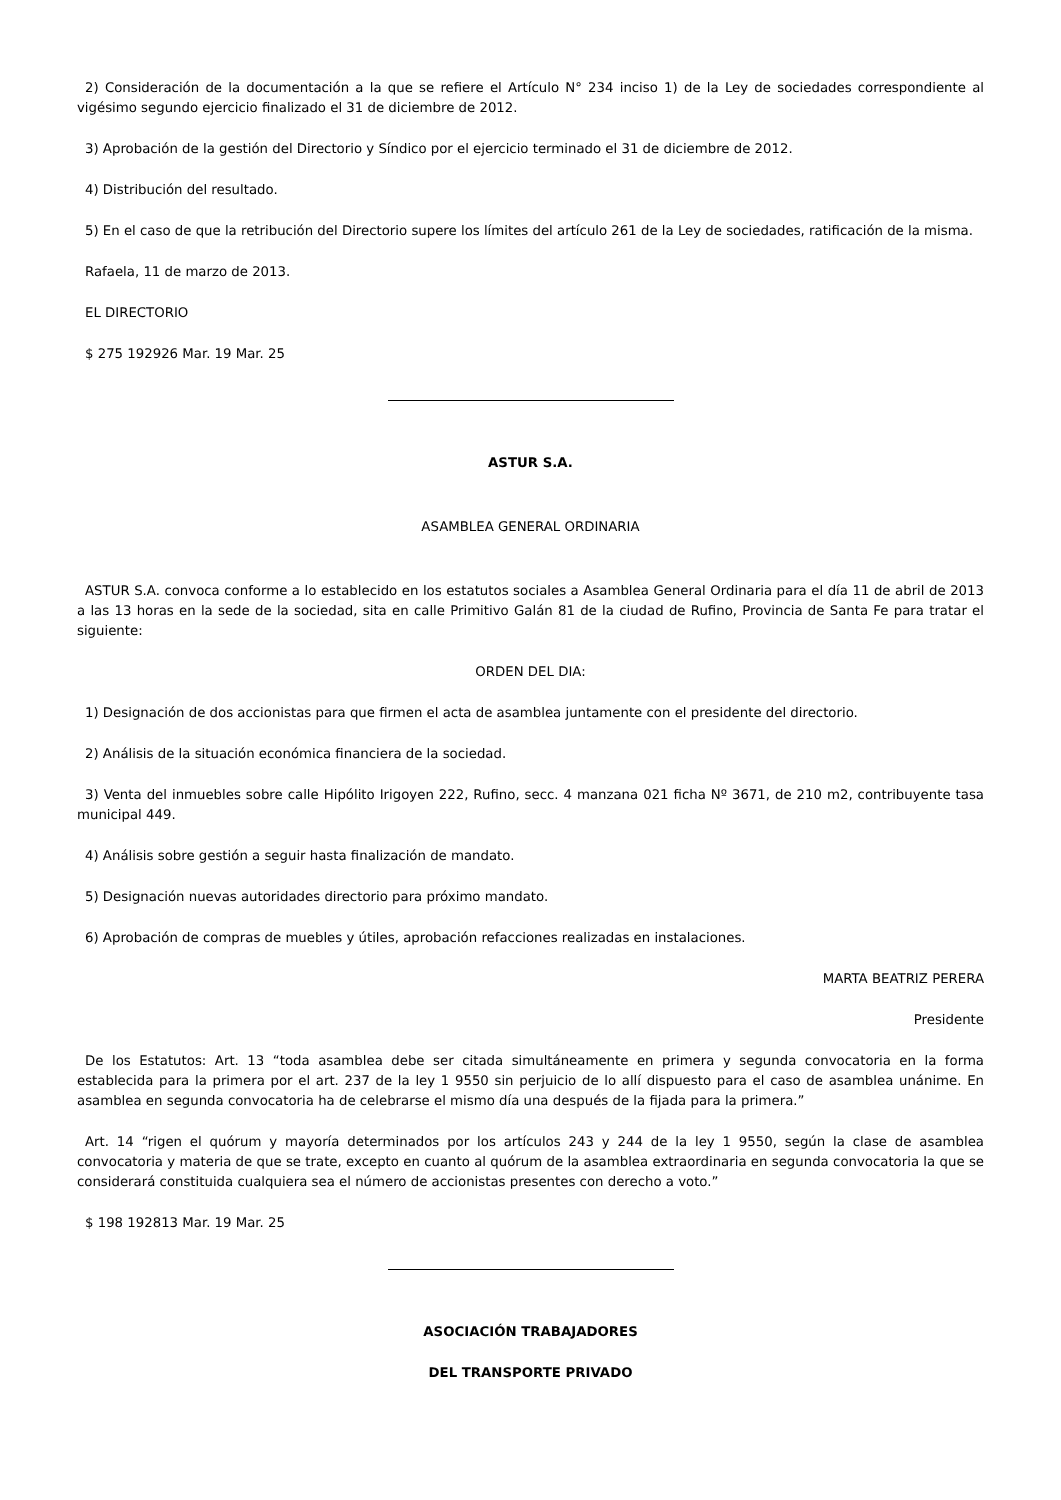2) Consideración de la documentación a la que se refiere el Artículo N° 234 inciso 1) de la Ley de sociedades correspondiente al vigésimo segundo ejercicio finalizado el 31 de diciembre de 2012.
3) Aprobación de la gestión del Directorio y Síndico por el ejercicio terminado el 31 de diciembre de 2012.
4) Distribución del resultado.
5) En el caso de que la retribución del Directorio supere los límites del artículo 261 de la Ley de sociedades, ratificación de la misma.
Rafaela, 11 de marzo de 2013.
EL DIRECTORIO
$ 275 192926 Mar. 19 Mar. 25
ASTUR S.A.
ASAMBLEA GENERAL ORDINARIA
ASTUR S.A. convoca conforme a lo establecido en los estatutos sociales a Asamblea General Ordinaria para el día 11 de abril de 2013 a las 13 horas en la sede de la sociedad, sita en calle Primitivo Galán 81 de la ciudad de Rufino, Provincia de Santa Fe para tratar el siguiente:
ORDEN DEL DIA:
1) Designación de dos accionistas para que firmen el acta de asamblea juntamente con el presidente del directorio.
2) Análisis de la situación económica financiera de la sociedad.
3) Venta del inmuebles sobre calle Hipólito Irigoyen 222, Rufino, secc. 4 manzana 021 ficha Nº 3671, de 210 m2, contribuyente tasa municipal 449.
4) Análisis sobre gestión a seguir hasta finalización de mandato.
5) Designación nuevas autoridades directorio para próximo mandato.
6) Aprobación de compras de muebles y útiles, aprobación refacciones realizadas en instalaciones.
MARTA BEATRIZ PERERA
Presidente
De los Estatutos: Art. 13 “toda asamblea debe ser citada simultáneamente en primera y segunda convocatoria en la forma establecida para la primera por el art. 237 de la ley 1 9550 sin perjuicio de lo allí dispuesto para el caso de asamblea unánime. En asamblea en segunda convocatoria ha de celebrarse el mismo día una después de la fijada para la primera.”
Art. 14 “rigen el quórum y mayoría determinados por los artículos 243 y 244 de la ley 1 9550, según la clase de asamblea convocatoria y materia de que se trate, excepto en cuanto al quórum de la asamblea extraordinaria en segunda convocatoria la que se considerará constituida cualquiera sea el número de accionistas presentes con derecho a voto.”
$ 198 192813 Mar. 19 Mar. 25
ASOCIACIÓN TRABAJADORES
DEL TRANSPORTE PRIVADO